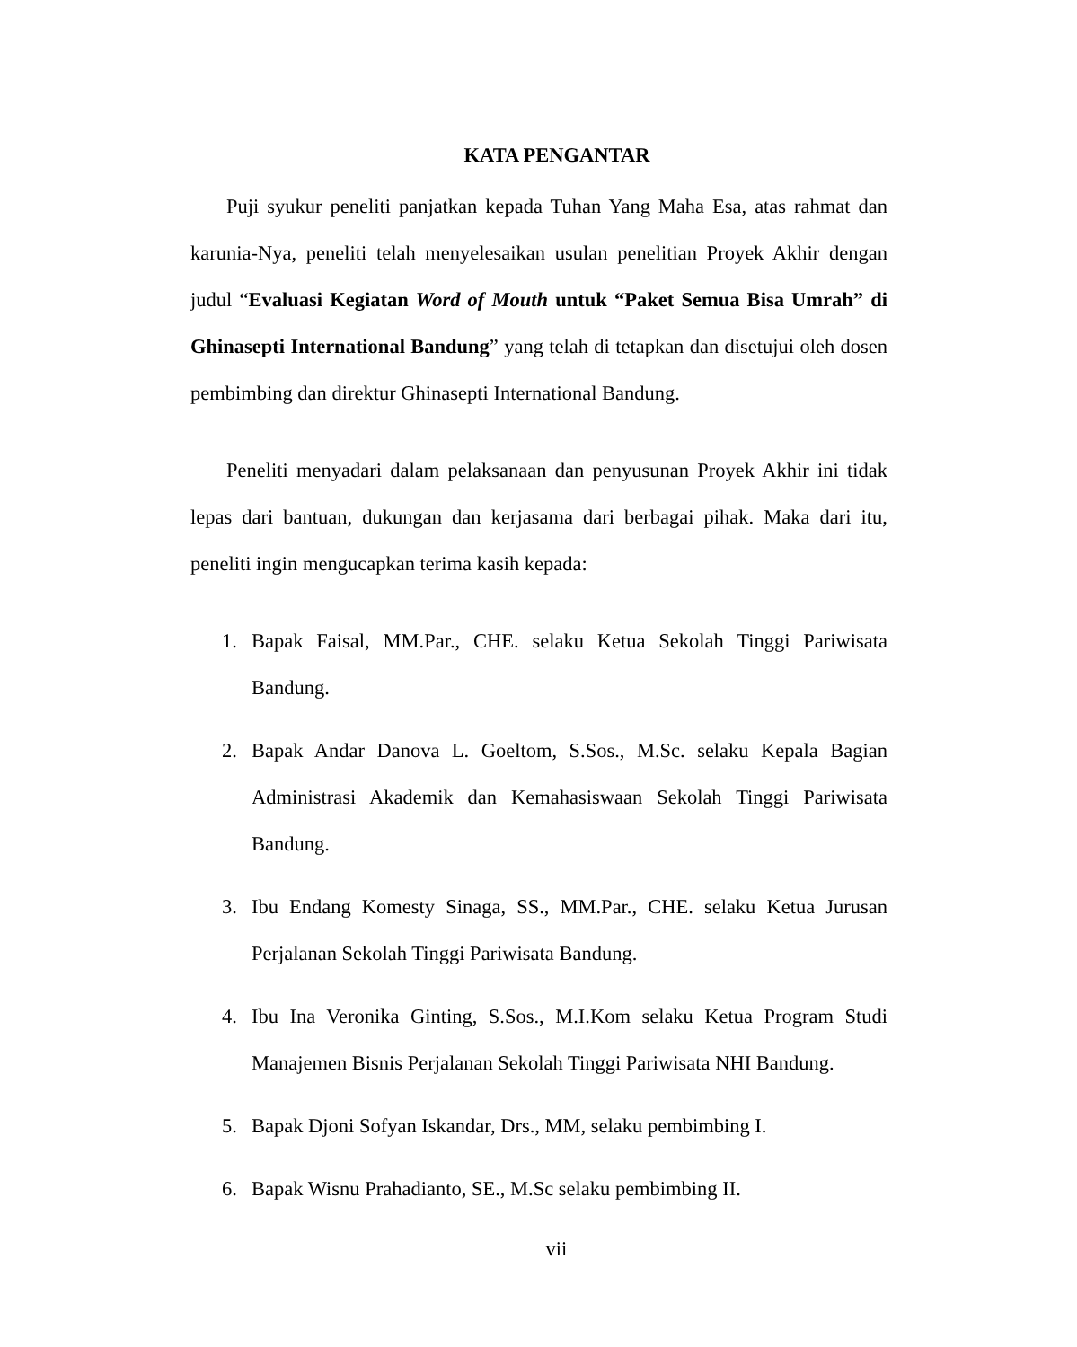KATA PENGANTAR
Puji syukur peneliti panjatkan kepada Tuhan Yang Maha Esa, atas rahmat dan karunia-Nya, peneliti telah menyelesaikan usulan penelitian Proyek Akhir dengan judul “Evaluasi Kegiatan Word of Mouth untuk “Paket Semua Bisa Umrah” di Ghinasepti International Bandung” yang telah di tetapkan dan disetujui oleh dosen pembimbing dan direktur Ghinasepti International Bandung.
Peneliti menyadari dalam pelaksanaan dan penyusunan Proyek Akhir ini tidak lepas dari bantuan, dukungan dan kerjasama dari berbagai pihak. Maka dari itu, peneliti ingin mengucapkan terima kasih kepada:
1. Bapak Faisal, MM.Par., CHE. selaku Ketua Sekolah Tinggi Pariwisata Bandung.
2. Bapak Andar Danova L. Goeltom, S.Sos., M.Sc. selaku Kepala Bagian Administrasi Akademik dan Kemahasiswaan Sekolah Tinggi Pariwisata Bandung.
3. Ibu Endang Komesty Sinaga, SS., MM.Par., CHE. selaku Ketua Jurusan Perjalanan Sekolah Tinggi Pariwisata Bandung.
4. Ibu Ina Veronika Ginting, S.Sos., M.I.Kom selaku Ketua Program Studi Manajemen Bisnis Perjalanan Sekolah Tinggi Pariwisata NHI Bandung.
5. Bapak Djoni Sofyan Iskandar, Drs., MM, selaku pembimbing I.
6. Bapak Wisnu Prahadianto, SE., M.Sc selaku pembimbing II.
vii